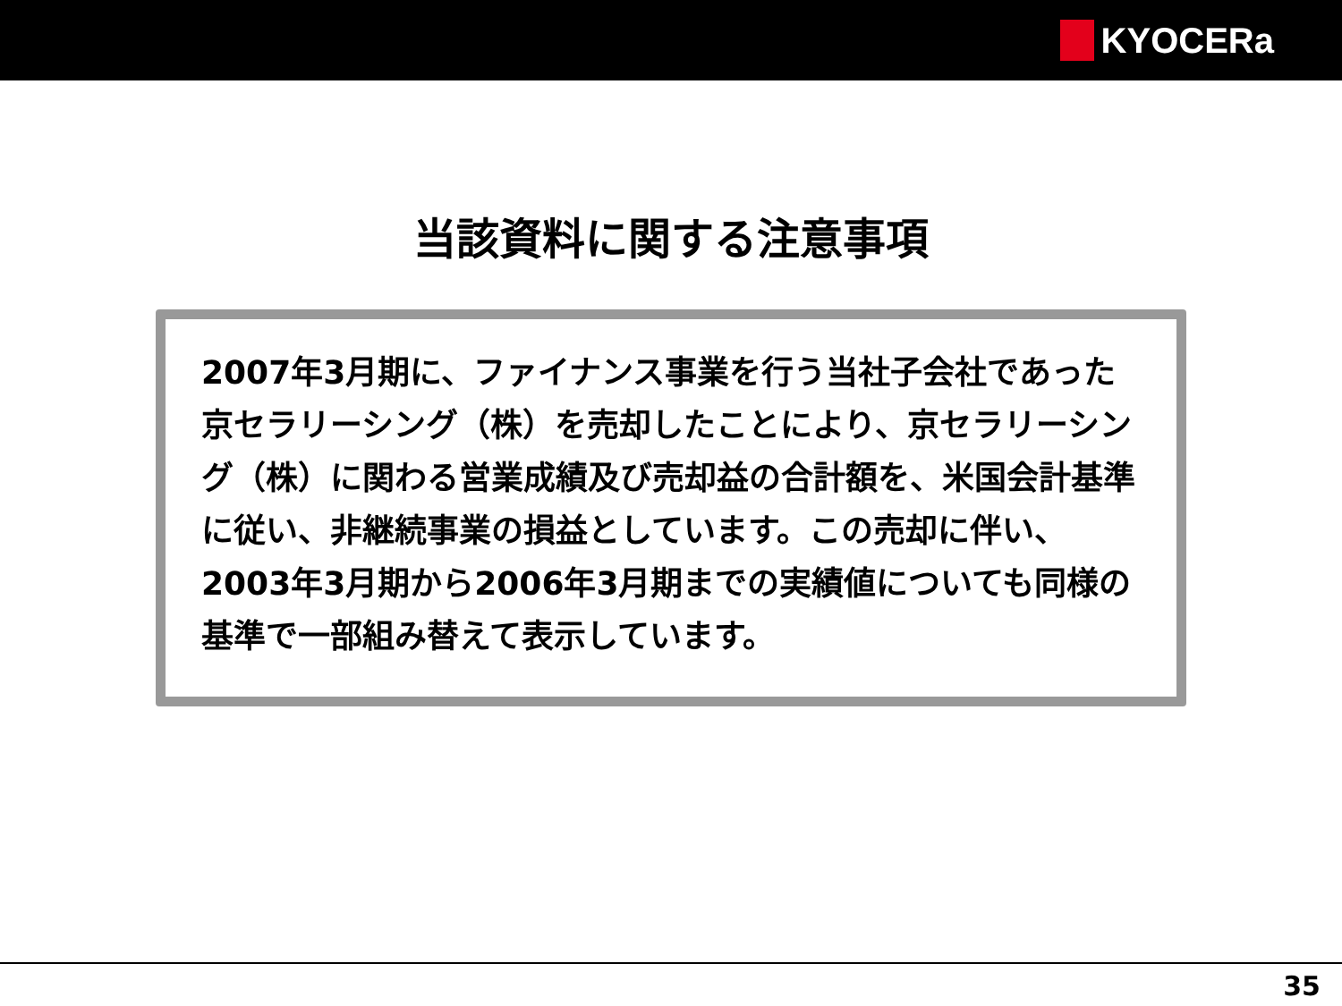KYOCERa
当該資料に関する注意事項
2007年3月期に、ファイナンス事業を行う当社子会社であった京セラリーシング（株）を売却したことにより、京セラリーシング（株）に関わる営業成績及び売却益の合計額を、米国会計基準に従い、非継続事業の損益としています。この売却に伴い、2003年3月期から2006年3月期までの実績値についても同様の基準で一部組み替えて表示しています。
35